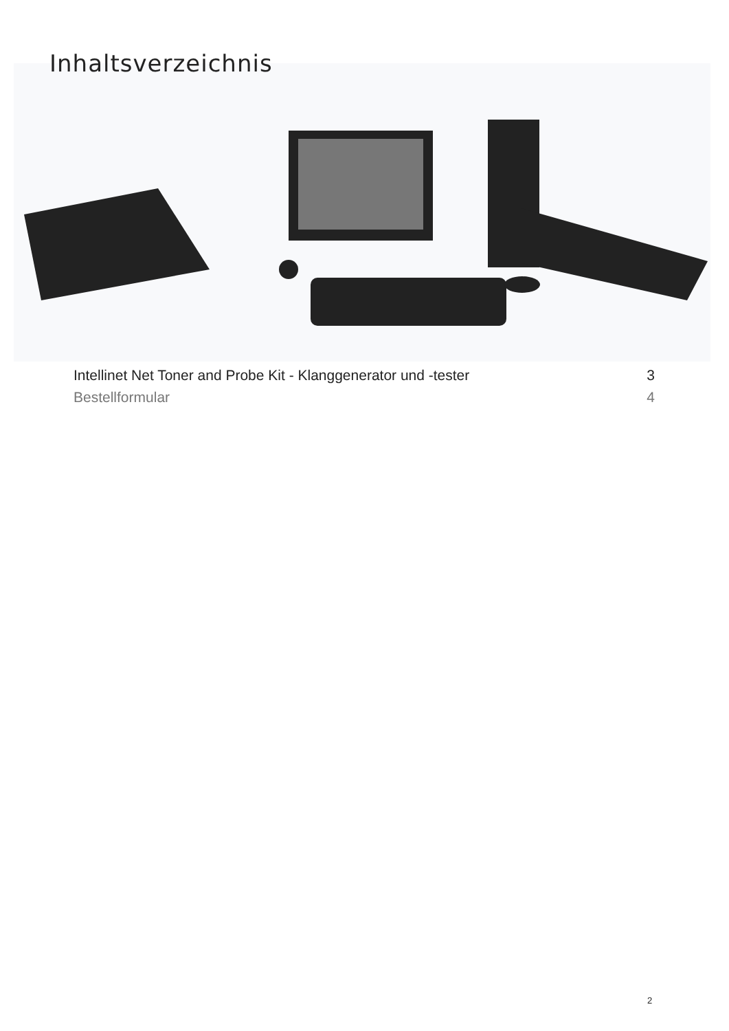Inhaltsverzeichnis
Intellinet Net Toner and Probe Kit - Klanggenerator und -tester 3
Bestellformular 4
2